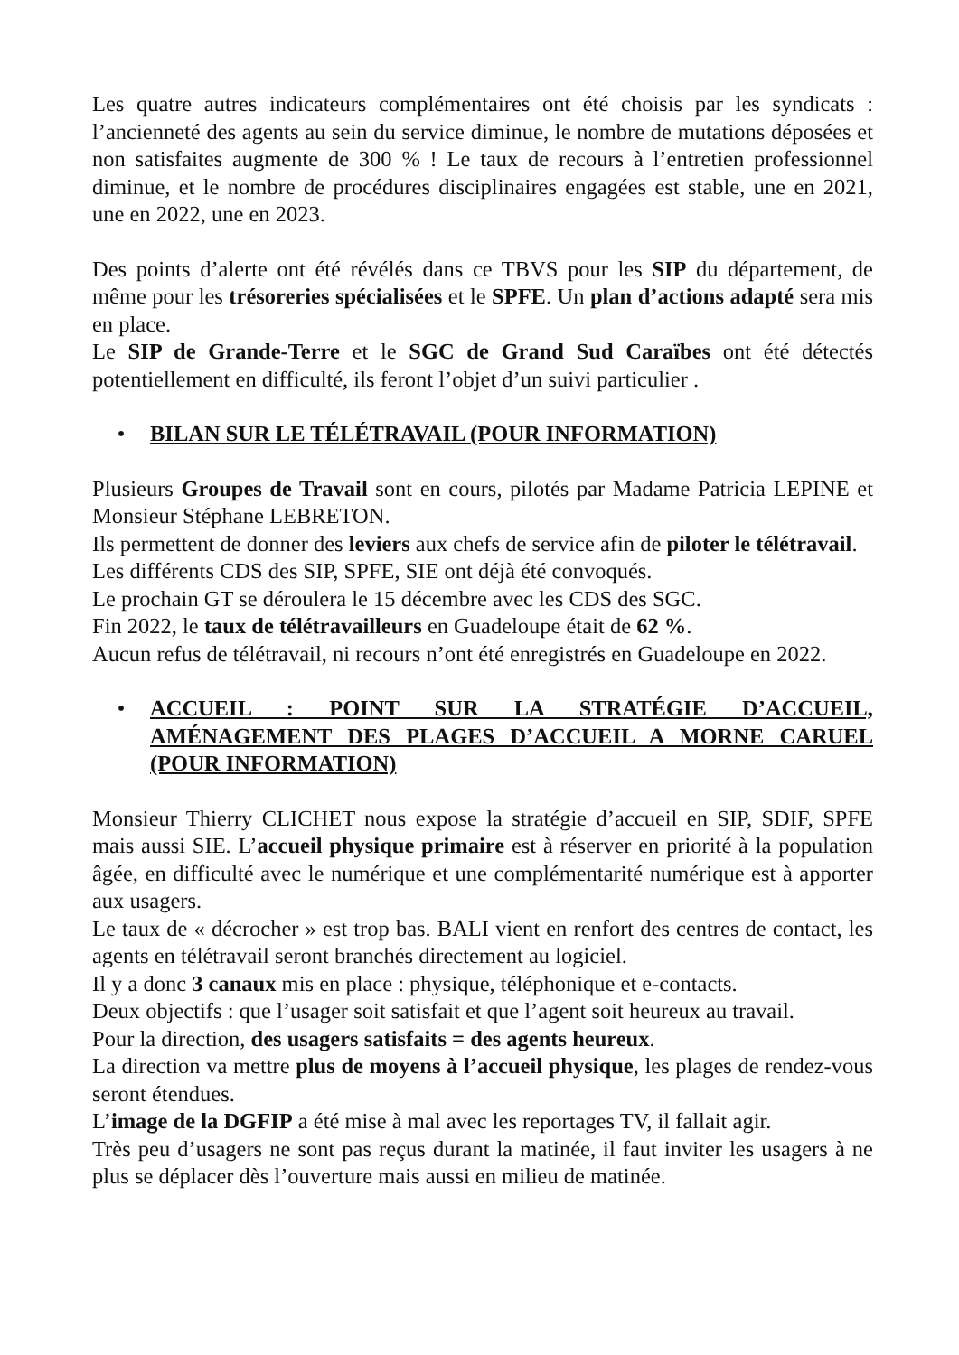Les quatre autres indicateurs complémentaires ont été choisis par les syndicats : l’ancienneté des agents au sein du service diminue, le nombre de mutations déposées et non satisfaites augmente de 300 % ! Le taux de recours à l’entretien professionnel diminue, et le nombre de procédures disciplinaires engagées est stable, une en 2021, une en 2022, une en 2023.
Des points d’alerte ont été révélés dans ce TBVS pour les SIP du département, de même pour les trésoreries spécialisées et le SPFE. Un plan d’actions adapté sera mis en place.
Le SIP de Grande-Terre et le SGC de Grand Sud Caraïbes ont été détectés potentiellement en difficulté, ils feront l’objet d’un suivi particulier .
• BILAN SUR LE TÉLÉTRAVAIL (POUR INFORMATION)
Plusieurs Groupes de Travail sont en cours, pilotés par Madame Patricia LEPINE et Monsieur Stéphane LEBRETON.
Ils permettent de donner des leviers aux chefs de service afin de piloter le télétravail.
Les différents CDS des SIP, SPFE, SIE ont déjà été convoqués.
Le prochain GT se déroulera le 15 décembre avec les CDS des SGC.
Fin 2022, le taux de télétravailleurs en Guadeloupe était de 62 %.
Aucun refus de télétravail, ni recours n’ont été enregistrés en Guadeloupe en 2022.
• ACCUEIL : POINT SUR LA STRATÉGIE D’ACCUEIL, AMÉNAGEMENT DES PLAGES D’ACCUEIL A MORNE CARUEL (POUR INFORMATION)
Monsieur Thierry CLICHET nous expose la stratégie d’accueil en SIP, SDIF, SPFE mais aussi SIE. L’accueil physique primaire est à réserver en priorité à la population âgée, en difficulté avec le numérique et une complémentarité numérique est à apporter aux usagers.
Le taux de « décrocher » est trop bas. BALI vient en renfort des centres de contact, les agents en télétravail seront branchés directement au logiciel.
Il y a donc 3 canaux mis en place : physique, téléphonique et e-contacts.
Deux objectifs : que l’usager soit satisfait et que l’agent soit heureux au travail.
Pour la direction, des usagers satisfaits = des agents heureux.
La direction va mettre plus de moyens à l’accueil physique, les plages de rendez-vous seront étendues.
L’image de la DGFIP a été mise à mal avec les reportages TV, il fallait agir.
Très peu d’usagers ne sont pas reçus durant la matinée, il faut inviter les usagers à ne plus se déplacer dès l’ouverture mais aussi en milieu de matinée.